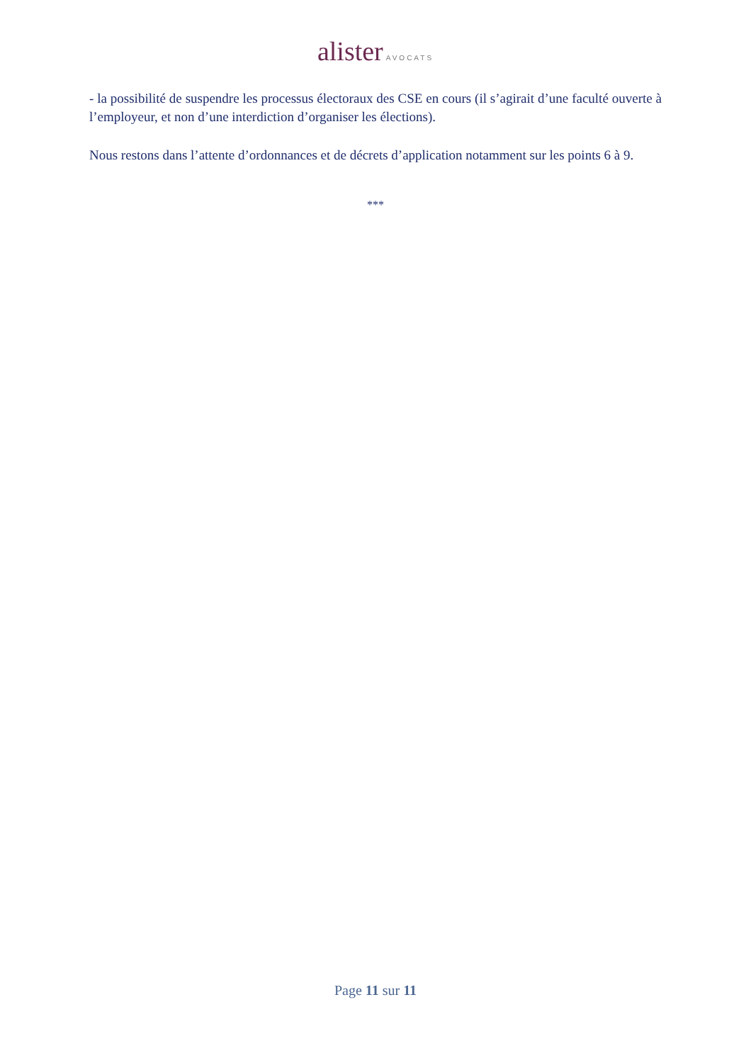alister AVOCATS
- la possibilité de suspendre les processus électoraux des CSE en cours (il s’agirait d’une faculté ouverte à l’employeur, et non d’une interdiction d’organiser les élections).
Nous restons dans l’attente d’ordonnances et de décrets d’application notamment sur les points 6 à 9.
***
Page 11 sur 11